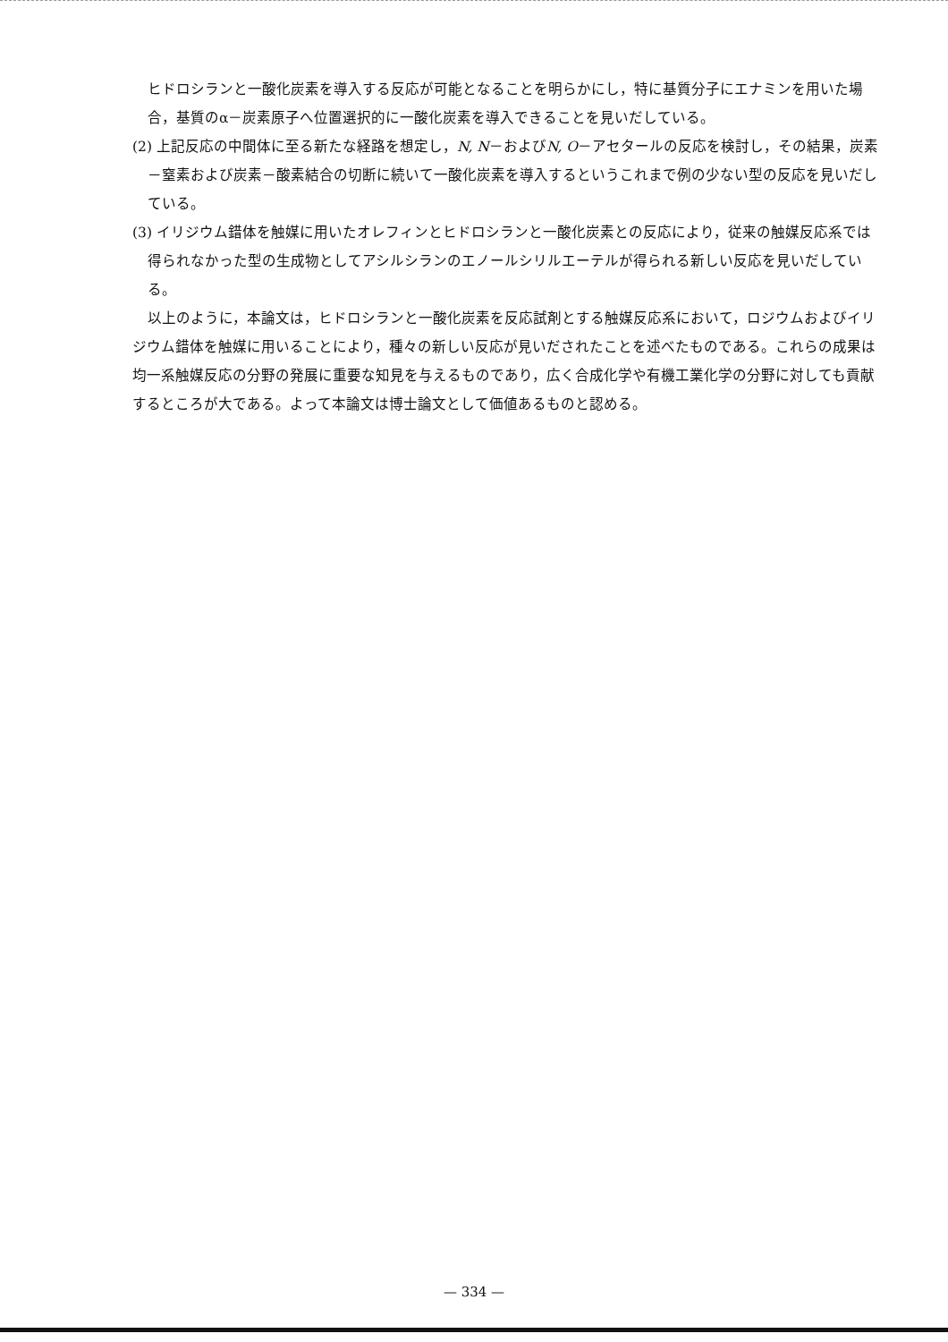ヒドロシランと一酸化炭素を導入する反応が可能となることを明らかにし，特に基質分子にエナミンを用いた場合，基質のα－炭素原子へ位置選択的に一酸化炭素を導入できることを見いだしている。
(2) 上記反応の中間体に至る新たな経路を想定し，N, N－およびN, O－アセタールの反応を検討し，その結果，炭素－窒素および炭素－酸素結合の切断に続いて一酸化炭素を導入するというこれまで例の少ない型の反応を見いだしている。
(3) イリジウム錯体を触媒に用いたオレフィンとヒドロシランと一酸化炭素との反応により，従来の触媒反応系では得られなかった型の生成物としてアシルシランのエノールシリルエーテルが得られる新しい反応を見いだしている。
以上のように，本論文は，ヒドロシランと一酸化炭素を反応試剤とする触媒反応系において，ロジウムおよびイリジウム錯体を触媒に用いることにより，種々の新しい反応が見いだされたことを述べたものである。これらの成果は均一系触媒反応の分野の発展に重要な知見を与えるものであり，広く合成化学や有機工業化学の分野に対しても貢献するところが大である。よって本論文は博士論文として価値あるものと認める。
— 334 —